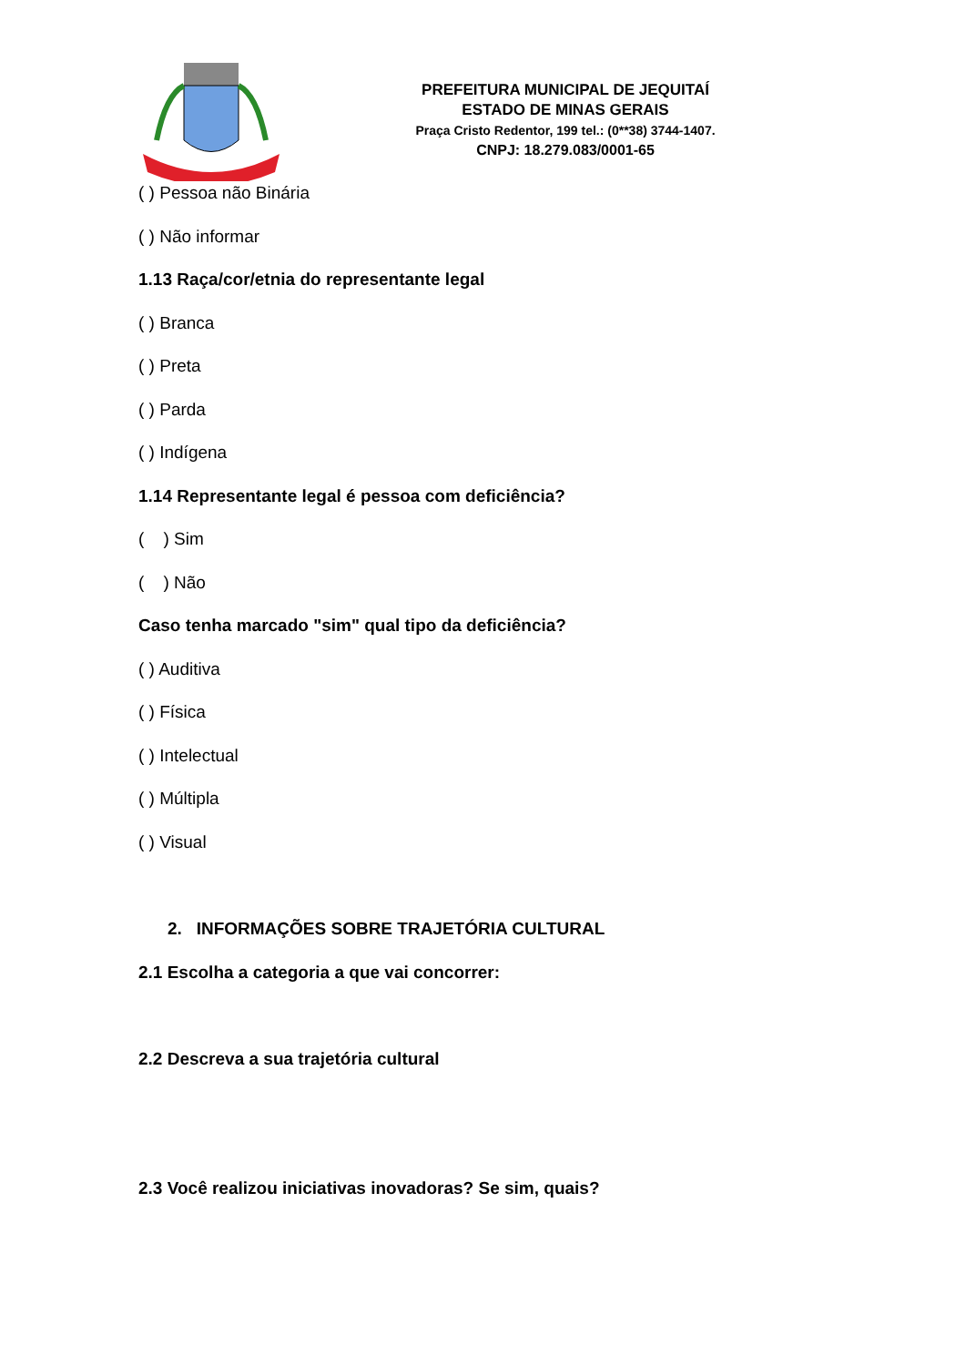PREFEITURA MUNICIPAL DE JEQUITAÍ
ESTADO DE MINAS GERAIS
Praça Cristo Redentor, 199 tel.: (0**38) 3744-1407.
CNPJ: 18.279.083/0001-65
( ) Pessoa não Binária
( ) Não informar
1.13 Raça/cor/etnia do representante legal
( ) Branca
( ) Preta
( ) Parda
( ) Indígena
1.14 Representante legal é pessoa com deficiência?
( ) Sim
( ) Não
Caso tenha marcado "sim" qual tipo da deficiência?
( ) Auditiva
( ) Física
( ) Intelectual
( ) Múltipla
( ) Visual
2. INFORMAÇÕES SOBRE TRAJETÓRIA CULTURAL
2.1 Escolha a categoria a que vai concorrer:
2.2 Descreva a sua trajetória cultural
2.3 Você realizou iniciativas inovadoras? Se sim, quais?